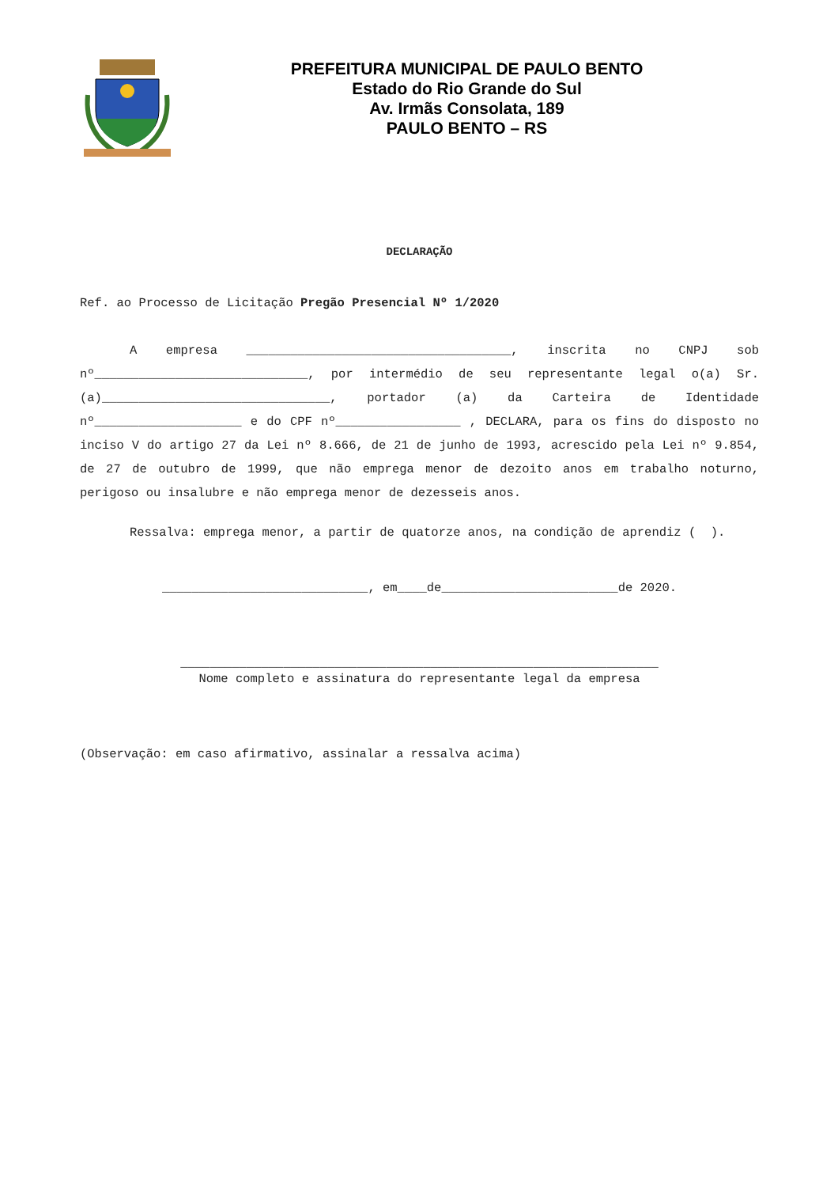PREFEITURA MUNICIPAL DE PAULO BENTO
Estado do Rio Grande do Sul
Av. Irmãs Consolata, 189
PAULO BENTO – RS
DECLARAÇÃO
Ref. ao Processo de Licitação Pregão Presencial Nº 1/2020
A empresa ____________________________________, inscrita no CNPJ sob nº_____________________________, por intermédio de seu representante legal o(a) Sr.(a)_______________________________, portador (a) da Carteira de Identidade nº____________________ e do CPF nº_________________ , DECLARA, para os fins do disposto no inciso V do artigo 27 da Lei nº 8.666, de 21 de junho de 1993, acrescido pela Lei nº 9.854, de 27 de outubro de 1999, que não emprega menor de dezoito anos em trabalho noturno, perigoso ou insalubre e não emprega menor de dezesseis anos.
Ressalva: emprega menor, a partir de quatorze anos, na condição de aprendiz ( ).
____________________________, em____de________________________de 2020.
_________________________________________________________________
Nome completo e assinatura do representante legal da empresa
(Observação: em caso afirmativo, assinalar a ressalva acima)